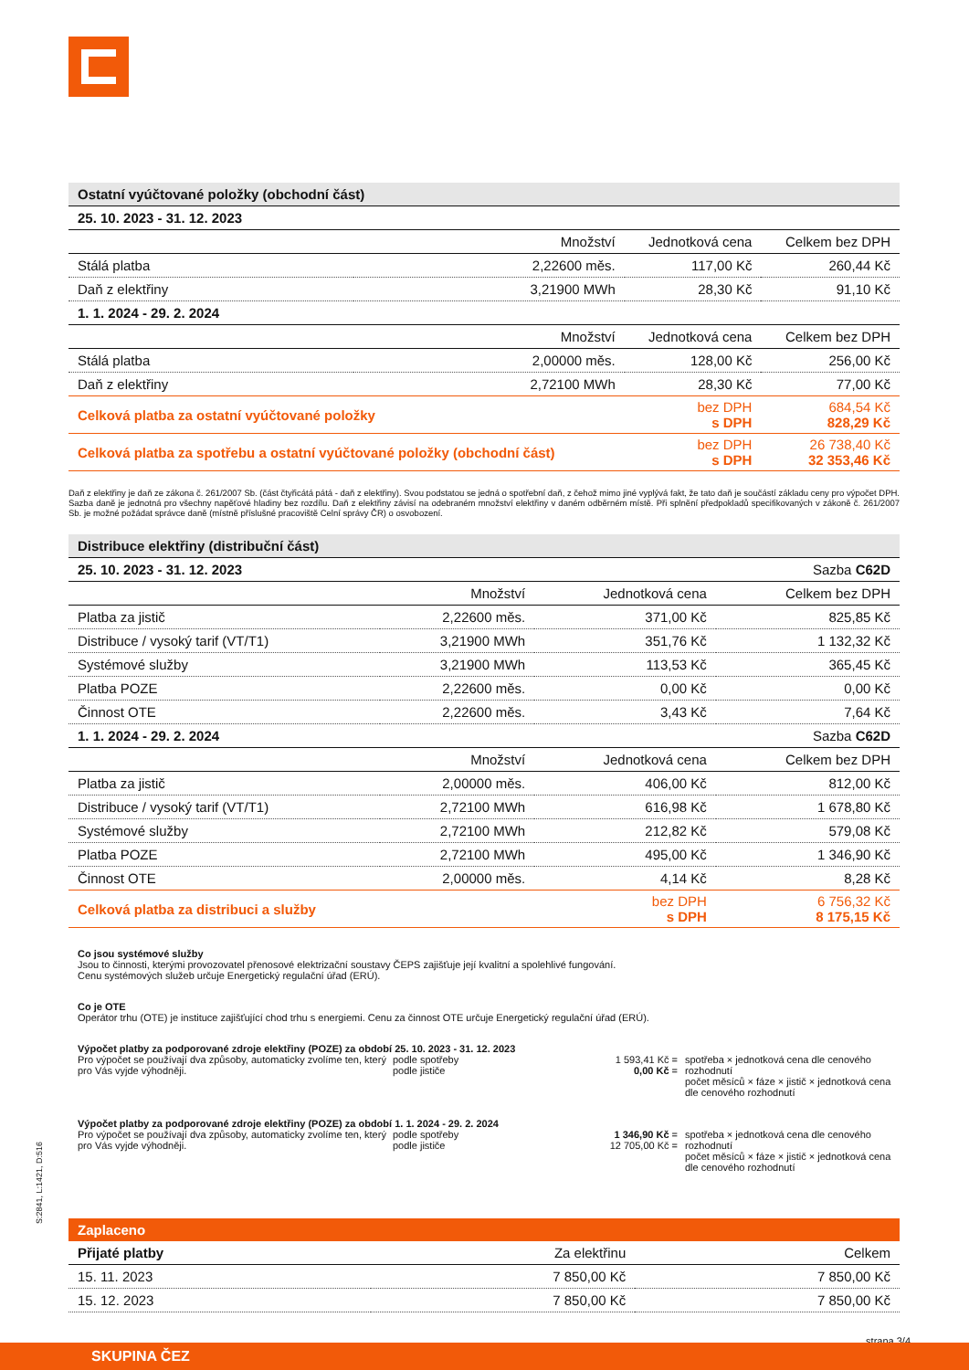| Ostatní vyúčtované položky (obchodní část) | | | |
| 25. 10. 2023 - 31. 12. 2023 | | | |
| | Množství | Jednotková cena | Celkem bez DPH |
| Stálá platba | 2,22600 měs. | 117,00 Kč | 260,44 Kč |
| Daň z elektřiny | 3,21900 MWh | 28,30 Kč | 91,10 Kč |
| 1. 1. 2024 - 29. 2. 2024 | | | |
| | Množství | Jednotková cena | Celkem bez DPH |
| Stálá platba | 2,00000 měs. | 128,00 Kč | 256,00 Kč |
| Daň z elektřiny | 2,72100 MWh | 28,30 Kč | 77,00 Kč |
| Celková platba za ostatní vyúčtované položky | | bez DPH s DPH | 684,54 Kč 828,29 Kč |
| Celková platba za spotřebu a ostatní vyúčtované položky (obchodní část) | | bez DPH s DPH | 26 738,40 Kč 32 353,46 Kč |
Daň z elektřiny je daň ze zákona č. 261/2007 Sb. (část čtyřicátá pátá - daň z elektřiny). Svou podstatou se jedná o spotřební daň, z čehož mimo jiné vyplývá fakt, že tato daň je součástí základu ceny pro výpočet DPH. Sazba daně je jednotná pro všechny napěťové hladiny bez rozdílu. Daň z elektřiny závisí na odebraném množství elektřiny v daném odběrném místě. Při splnění předpokladů specifikovaných v zákoně č. 261/2007 Sb. je možné požádat správce daně (místně příslušné pracoviště Celní správy ČR) o osvobození.
| Distribuce elektřiny (distribuční část) | | | |
| 25. 10. 2023 - 31. 12. 2023 | | | Sazba C62D |
| | Množství | Jednotková cena | Celkem bez DPH |
| Platba za jistič | 2,22600 měs. | 371,00 Kč | 825,85 Kč |
| Distribuce / vysoký tarif (VT/T1) | 3,21900 MWh | 351,76 Kč | 1 132,32 Kč |
| Systémové služby | 3,21900 MWh | 113,53 Kč | 365,45 Kč |
| Platba POZE | 2,22600 měs. | 0,00 Kč | 0,00 Kč |
| Činnost OTE | 2,22600 měs. | 3,43 Kč | 7,64 Kč |
| 1. 1. 2024 - 29. 2. 2024 | | | Sazba C62D |
| | Množství | Jednotková cena | Celkem bez DPH |
| Platba za jistič | 2,00000 měs. | 406,00 Kč | 812,00 Kč |
| Distribuce / vysoký tarif (VT/T1) | 2,72100 MWh | 616,98 Kč | 1 678,80 Kč |
| Systémové služby | 2,72100 MWh | 212,82 Kč | 579,08 Kč |
| Platba POZE | 2,72100 MWh | 495,00 Kč | 1 346,90 Kč |
| Činnost OTE | 2,00000 měs. | 4,14 Kč | 8,28 Kč |
| Celková platba za distribuci a služby | | bez DPH s DPH | 6 756,32 Kč 8 175,15 Kč |
Co jsou systémové služby
Jsou to činnosti, kterými provozovatel přenosové elektrizační soustavy ČEPS zajišťuje její kvalitní a spolehlivé fungování.
Cenu systémových služeb určuje Energetický regulační úřad (ERÚ).
Co je OTE
Operátor trhu (OTE) je instituce zajišťující chod trhu s energiemi. Cenu za činnost OTE určuje Energetický regulační úřad (ERÚ).
Výpočet platby za podporované zdroje elektřiny (POZE) za období 25. 10. 2023 - 31. 12. 2023
Pro výpočet se používají dva způsoby, automaticky zvolíme ten, který pro Vás vyjde výhodněji.
podle spotřeby
podle jističe
1 593,41 Kč =
0,00 Kč =
spotřeba × jednotková cena dle cenového rozhodnutí
počet měsíců × fáze × jistič × jednotková cena dle cenového rozhodnutí
Výpočet platby za podporované zdroje elektřiny (POZE) za období 1. 1. 2024 - 29. 2. 2024
Pro výpočet se používají dva způsoby, automaticky zvolíme ten, který pro Vás vyjde výhodněji.
podle spotřeby
podle jističe
1 346,90 Kč =
12 705,00 Kč =
spotřeba × jednotková cena dle cenového rozhodnutí
počet měsíců × fáze × jistič × jednotková cena dle cenového rozhodnutí
| Zaplaceno | | |
| Přijaté platby | Za elektřinu | Celkem |
| 15. 11. 2023 | 7 850,00 Kč | 7 850,00 Kč |
| 15. 12. 2023 | 7 850,00 Kč | 7 850,00 Kč |
strana 3/4
S:2841, L:1421, D:516
SKUPINA ČEZ